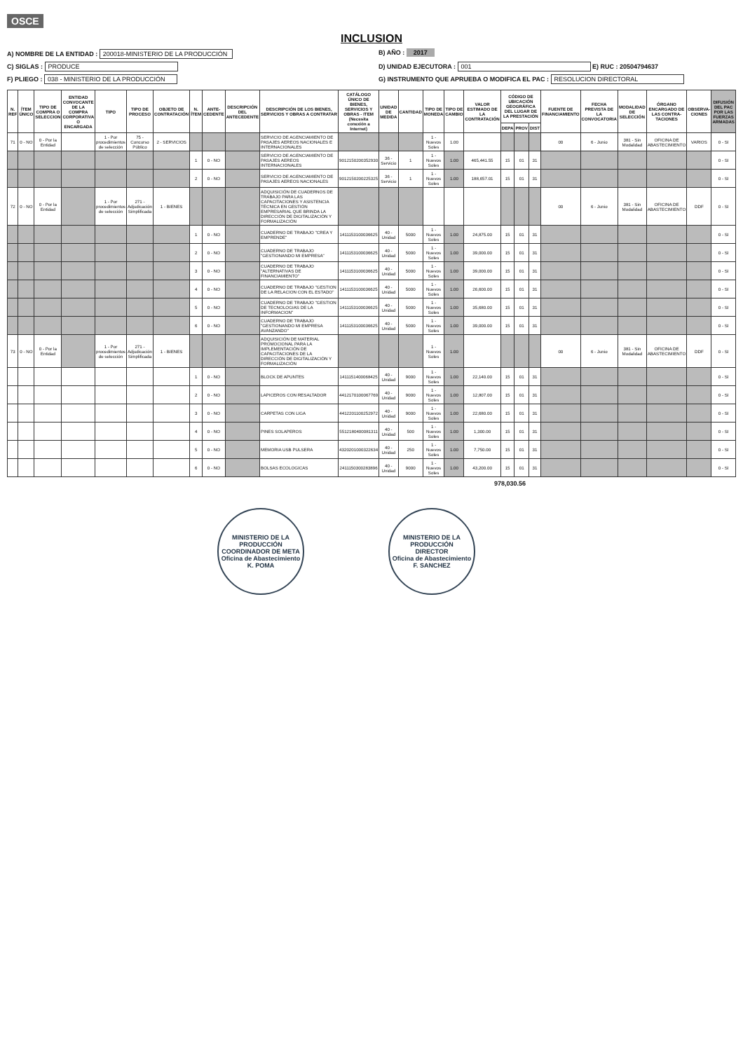OSCE
INCLUSION
A) NOMBRE DE LA ENTIDAD : 200018-MINISTERIO DE LA PRODUCCIÓN
B) AÑO : 2017
C) SIGLAS : PRODUCE
D) UNIDAD EJECUTORA : 001 E) RUC : 20504794637
F) PLIEGO : 038 - MINISTERIO DE LA PRODUCCIÓN
G) INSTRUMENTO QUE APRUEBA O MODIFICA EL PAC : RESOLUCION DIRECTORAL
| N. REF | ÍTEM ÚNICO | TIPO DE COMPRA O SELECCION | ENTIDAD CONVOCANTE DE LA COMPRA CORPORATIVA O ENCARGADA | TIPO | TIPO DE PROCESO | OBJETO DE CONTRATACIÓN | N. ÍTEM | ANTE-CEDENTE | DESCRIPCIÓN DEL ANTECEDENTE | DESCRIPCIÓN DE LOS BIENES, SERVICIOS Y OBRAS A CONTRATAR | CATÁLOGO ÚNICO DE BIENES, SERVICIOS Y OBRAS - ITEM (Necesita conexión a Internet) | UNIDAD DE MEDIDA | CANTIDAD | TIPO DE MONEDA | TIPO DE CAMBIO | VALOR ESTIMADO DE LA CONTRATACIÓN | CÓDIGO DE UBICACIÓN GEOGRÁFICA DEL LUGAR DE LA PRESTACIÓN | | | FUENTE DE FINANCIAMIENTO | FECHA PREVISTA DE LA CONVOCATORIA | MODALIDAD DE SELECCIÓN | ÓRGANO ENCARGADO DE LAS CONTRA-TACIONES | OBSERVA-CIONES | DIFUSIÓN DEL PAC POR LAS FUERZAS ARMADAS |
| --- | --- | --- | --- | --- | --- | --- | --- | --- | --- | --- | --- | --- | --- | --- | --- | --- | --- | --- | --- | --- | --- | --- | --- | --- | --- |
| | | | | | | | | | | | | | | | | | DEPA | PROV | DIST | | | | | | |
| 71 | 0 - NO | 0 - Por la Entidad | | 1 - Por procedimientos de selección | 75 - Concurso Público | 2 - SERVICIOS | | | | SERVICIO DE AGENCIAMIENTO DE PASAJES AEREOS NACIONALES E INTERNACIONALES | | | | 1 - Nuevos Soles | 1.00 | | | | | 00 | 6 - Junio | 381 - Sin Modalidad | OFICINA DE ABASTECIMIENTO | VARIOS | 0 - SI |
| | | | | | | | 1 | 0 - NO | | SERVICIO DE AGENCIAMIENTO DE PASAJES AEREOS INTERNACIONALES | 9012150200352930 | 36 - Servicio | 1 | 1 - Nuevos Soles | 1.00 | 465,441.55 | 15 | 01 | 31 | | | | | | 0 - SI |
| | | | | | | | 2 | 0 - NO | | SERVICIO DE AGENCIAMIENTO DE PASAJES AEREOS NACIONALES | 9012150200225325 | 36 - Servicio | 1 | 1 - Nuevos Soles | 1.00 | 188,657.01 | 15 | 01 | 31 | | | | | | 0 - SI |
| 72 | 0 - NO | 0 - Por la Entidad | | 1 - Por procedimientos de selección | 271 - Adjudicación Simplificada | 1 - BIENES | | | | ADQUISICIÓN DE CUADERNOS DE TRABAJO PARA LAS CAPACITACIONES Y ASISTENCIA TÉCNICA EN GESTIÓN EMPRESARIAL QUE BRINDA LA DIRECCIÓN DE DIGITALIZACIÓN Y FORMALIZACIÓN | | | | | | | | | | 00 | 6 - Junio | 381 - Sin Modalidad | OFICINA DE ABASTECIMIENTO | DDF | 0 - SI |
| | | | | | | | 1 | 0 - NO | | CUADERNO DE TRABAJO "CREA Y EMPRENDE" | 1411153100036625 | 40 - Unidad | 5000 | 1 - Nuevos Soles | 1.00 | 24,875.00 | 15 | 01 | 31 | | | | | | 0 - SI |
| | | | | | | | 2 | 0 - NO | | CUADERNO DE TRABAJO "GESTIONANDO MI EMPRESA" | 1411153100036625 | 40 - Unidad | 5000 | 1 - Nuevos Soles | 1.00 | 39,000.00 | 15 | 01 | 31 | | | | | | 0 - SI |
| | | | | | | | 3 | 0 - NO | | CUADERNO DE TRABAJO "ALTERNATIVAS DE FINANCIAMIENTO" | 1411153100036625 | 40 - Unidad | 5000 | 1 - Nuevos Soles | 1.00 | 39,000.00 | 15 | 01 | 31 | | | | | | 0 - SI |
| | | | | | | | 4 | 0 - NO | | CUADERNO DE TRABAJO "GESTION DE LA RELACION CON EL ESTADO" | 1411153100036625 | 40 - Unidad | 5000 | 1 - Nuevos Soles | 1.00 | 26,600.00 | 15 | 01 | 31 | | | | | | 0 - SI |
| | | | | | | | 5 | 0 - NO | | CUADERNO DE TRABAJO "GESTION DE TECNOLOGIAS DE LA INFORMACION" | 1411153100036625 | 40 - Unidad | 5000 | 1 - Nuevos Soles | 1.00 | 35,680.00 | 15 | 01 | 31 | | | | | | 0 - SI |
| | | | | | | | 6 | 0 - NO | | CUADERNO DE TRABAJO "GESTIONANDO MI EMPRESA AVANZANDO" | 1411153100036625 | 40 - Unidad | 5000 | 1 - Nuevos Soles | 1.00 | 39,000.00 | 15 | 01 | 31 | | | | | | 0 - SI |
| 73 | 0 - NO | 0 - Por la Entidad | | 1 - Por procedimientos de selección | 271 - Adjudicación Simplificada | 1 - BIENES | | | | ADQUISICIÓN DE MATERIAL PROMOCIONAL PARA LA IMPLEMENTACIÓN DE CAPACITACIONES DE LA DIRECCIÓN DE DIGITALIZACIÓN Y FORMALIZACIÓN | | | | 1 - Nuevos Soles | 1.00 | | | | | 00 | 6 - Junio | 381 - Sin Modalidad | OFICINA DE ABASTECIMIENTO | DDF | 0 - SI |
| | | | | | | | 1 | 0 - NO | | BLOCK DE APUNTES | 1411151400068425 | 40 - Unidad | 9000 | 1 - Nuevos Soles | 1.00 | 22,140.00 | 15 | 01 | 31 | | | | | | 0 - SI |
| | | | | | | | 2 | 0 - NO | | LAPICEROS CON RESALTADOR | 4412170100067769 | 40 - Unidad | 9000 | 1 - Nuevos Soles | 1.00 | 12,807.00 | 15 | 01 | 31 | | | | | | 0 - SI |
| | | | | | | | 3 | 0 - NO | | CARPETAS CON LIGA | 4412201100252972 | 40 - Unidad | 9000 | 1 - Nuevos Soles | 1.00 | 22,680.00 | 15 | 01 | 31 | | | | | | 0 - SI |
| | | | | | | | 4 | 0 - NO | | PINES SOLAPEROS | 5512180400081311 | 40 - Unidad | 500 | 1 - Nuevos Soles | 1.00 | 1,300.00 | 15 | 01 | 31 | | | | | | 0 - SI |
| | | | | | | | 5 | 0 - NO | | MEMORIA USB PULSERA | 4320201000322634 | 40 - Unidad | 250 | 1 - Nuevos Soles | 1.00 | 7,750.00 | 15 | 01 | 31 | | | | | | 0 - SI |
| | | | | | | | 6 | 0 - NO | | BOLSAS ECOLOGICAS | 2411150300283896 | 40 - Unidad | 9000 | 1 - Nuevos Soles | 1.00 | 43,200.00 | 15 | 01 | 31 | | | | | | 0 - SI |
978,030.56
MINISTERIO DE LA PRODUCCIÓN
COORDINADOR DE META
Oficina de Abastecimiento
K. POMA
MINISTERIO DE LA PRODUCCIÓN
DIRECTOR
Oficina de Abastecimiento
F. SANCHEZ